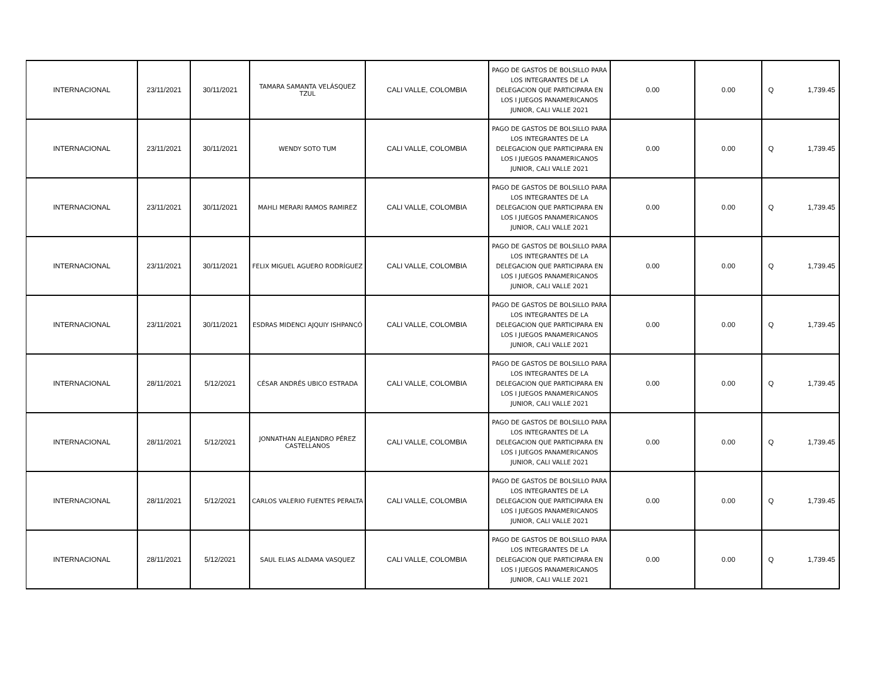| INTERNACIONAL | 23/11/2021 | 30/11/2021 | TAMARA SAMANTA VELÁSQUEZ TZUL | CALI VALLE, COLOMBIA | PAGO DE GASTOS DE BOLSILLO PARA LOS INTEGRANTES DE LA DELEGACION QUE PARTICIPARA EN LOS I JUEGOS PANAMERICANOS JUNIOR, CALI VALLE 2021 | 0.00 | 0.00 | Q 1,739.45 |
| INTERNACIONAL | 23/11/2021 | 30/11/2021 | WENDY SOTO TUM | CALI VALLE, COLOMBIA | PAGO DE GASTOS DE BOLSILLO PARA LOS INTEGRANTES DE LA DELEGACION QUE PARTICIPARA EN LOS I JUEGOS PANAMERICANOS JUNIOR, CALI VALLE 2021 | 0.00 | 0.00 | Q 1,739.45 |
| INTERNACIONAL | 23/11/2021 | 30/11/2021 | MAHLI MERARI RAMOS RAMIREZ | CALI VALLE, COLOMBIA | PAGO DE GASTOS DE BOLSILLO PARA LOS INTEGRANTES DE LA DELEGACION QUE PARTICIPARA EN LOS I JUEGOS PANAMERICANOS JUNIOR, CALI VALLE 2021 | 0.00 | 0.00 | Q 1,739.45 |
| INTERNACIONAL | 23/11/2021 | 30/11/2021 | FELIX MIGUEL AGUERO RODRÍGUEZ | CALI VALLE, COLOMBIA | PAGO DE GASTOS DE BOLSILLO PARA LOS INTEGRANTES DE LA DELEGACION QUE PARTICIPARA EN LOS I JUEGOS PANAMERICANOS JUNIOR, CALI VALLE 2021 | 0.00 | 0.00 | Q 1,739.45 |
| INTERNACIONAL | 23/11/2021 | 30/11/2021 | ESDRAS MIDENCI AJQUIY ISHPANCÓ | CALI VALLE, COLOMBIA | PAGO DE GASTOS DE BOLSILLO PARA LOS INTEGRANTES DE LA DELEGACION QUE PARTICIPARA EN LOS I JUEGOS PANAMERICANOS JUNIOR, CALI VALLE 2021 | 0.00 | 0.00 | Q 1,739.45 |
| INTERNACIONAL | 28/11/2021 | 5/12/2021 | CÉSAR ANDRÉS UBICO ESTRADA | CALI VALLE, COLOMBIA | PAGO DE GASTOS DE BOLSILLO PARA LOS INTEGRANTES DE LA DELEGACION QUE PARTICIPARA EN LOS I JUEGOS PANAMERICANOS JUNIOR, CALI VALLE 2021 | 0.00 | 0.00 | Q 1,739.45 |
| INTERNACIONAL | 28/11/2021 | 5/12/2021 | JONNATHAN ALEJANDRO PÉREZ CASTELLANOS | CALI VALLE, COLOMBIA | PAGO DE GASTOS DE BOLSILLO PARA LOS INTEGRANTES DE LA DELEGACION QUE PARTICIPARA EN LOS I JUEGOS PANAMERICANOS JUNIOR, CALI VALLE 2021 | 0.00 | 0.00 | Q 1,739.45 |
| INTERNACIONAL | 28/11/2021 | 5/12/2021 | CARLOS VALERIO FUENTES PERALTA | CALI VALLE, COLOMBIA | PAGO DE GASTOS DE BOLSILLO PARA LOS INTEGRANTES DE LA DELEGACION QUE PARTICIPARA EN LOS I JUEGOS PANAMERICANOS JUNIOR, CALI VALLE 2021 | 0.00 | 0.00 | Q 1,739.45 |
| INTERNACIONAL | 28/11/2021 | 5/12/2021 | SAUL ELIAS ALDAMA VASQUEZ | CALI VALLE, COLOMBIA | PAGO DE GASTOS DE BOLSILLO PARA LOS INTEGRANTES DE LA DELEGACION QUE PARTICIPARA EN LOS I JUEGOS PANAMERICANOS JUNIOR, CALI VALLE 2021 | 0.00 | 0.00 | Q 1,739.45 |